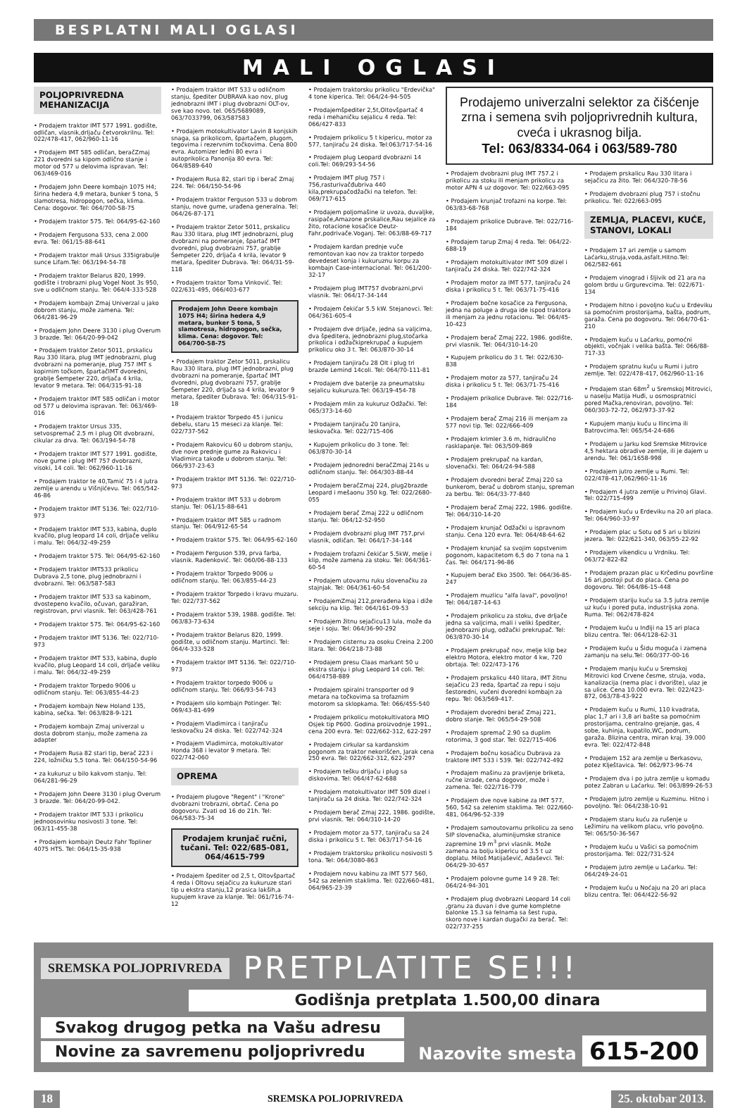BESPLATNI MALI OGLASI
MALI OGLASI
POLJOPRIVREDNA MEHANIZACIJA
• Prodajem traktor IMT 577 1991. godište, odličan, vlasnik,drljaču četvorokrilnu. Tel: 022/478-417, 062/960-11-16
• Prodajem IMT 585 odličan, beračZmaj 221 dvoredni sa kipom odlično stanje i motor od 577 u delovima ispravan. Tel: 063/469-016
• Prodajem John Deere kombajn 1075 H4; širina hedera 4,9 metara, bunker 5 tona, 5 slamotresa, hidropogon, sečka, klima. Cena: dogovor. Tel: 064/700-58-75
• Prodajem traktor 575. Tel: 064/95-62-160
• Prodajem Fergusona 533, cena 2.000 evra. Tel: 061/15-88-641
• Prodajem traktor mali Ursus 335igrabulje sunce Lifam.Tel: 063/194-54-78
• Prodajem traktor Belarus 820, 1999. godište i trobrazni plug Vogel Noot 3s 950, sve u odličnom stanju. Tel: 064/4-333-528
• Prodajem kombajn Zmaj Univerzal u jako dobrom stanju, može zamena. Tel: 064/281-96-29
• Prodajem John Deere 3130 i plug Overum 3 brazde. Tel: 064/20-99-042
• Prodajem traktor Zetor 5011, prskalicu Rau 330 litara, plug IMT jednobrazni, plug dvobrazni na pomeranje, plug 757 IMT s kopirnim točkom, špartačIMT dvoredni, grablje Šempeter 220, drljača 4 krila, levator 9 metara. Tel: 064/315-91-18
• Prodajem traktor IMT 585 odličan i motor od 577 u delovima ispravan. Tel: 063/469-016
• Prodajem traktor Ursus 335, setvospremač 2.5 m i plug Olt dvobrazni, cikular za drva. Tel: 063/194-54-78
• Prodajem traktor IMT 577 1991. godište, nove gume i plug IMT 757 dvobrazni, visoki, 14 coli. Tel: 062/960-11-16
• Prodajem traktor te 40,Tamić 75 i 4 jutra zemlje u arendu u Višnjićevu. Tel: 065/542-46-86
• Prodajem traktor IMT 5136. Tel: 022/710-973
• Prodajem traktor IMT 533, kabina, duplo kvačilo, plug leopard 14 coli, drljače veliku i malu. Tel: 064/32-49-259
• Prodajem traktor 575. Tel: 064/95-62-160
• Prodajem traktor IMT533 prikolicu Dubrava 2,5 tone, plug jednobrazni i dvobrazni. Tel: 063/587-583
• Prodajem traktor IMT 533 sa kabinom, dvostepeno kvačilo, očuvan, garažiran, registrovan, prvi vlasnik. Tel: 063/428-761
• Prodajem traktor 575. Tel: 064/95-62-160
• Prodajem traktor IMT 5136. Tel: 022/710-973
• Prodajem traktor IMT 533, kabina, duplo kvačilo, plug Leopard 14 coli, drljače veliku i malu. Tel: 064/32-49-259
• Prodajem traktor Torpedo 9006 u odličnom stanju. Tel: 063/855-44-23
• Prodajem kombajn New Holand 135, kabina, sečka. Tel: 063/828-9-121
• Prodajem kombajn Zmaj univerzal u dosta dobrom stanju, može zamena za adapter
• Prodajem Rusa 82 stari tip, berač 223 i 224, ložničku 5,5 tona. Tel: 064/150-54-96
• za kukuruz u bilo kakvom stanju. Tel: 064/281-96-29
• Prodajem John Deere 3130 i plug Overum 3 brazde. Tel: 064/20-99-042.
• Prodajem traktor IMT 533 i prikolicu jednoosovinku nosivosti 3 tone. Tel: 063/11-455-38
• Prodajem kombajn Deutz Fahr Topliner 4075 HTS. Tel: 064/15-35-938
• Prodajem traktor IMT 533 u odličnom stanju, špediter DUBRAVA kao nov, plug jednobrazni IMT i plug dvobrazni OLT-ov, sve kao novo. tel. 065/5689089, 063/7033799, 063/587583
• Prodajem motokultivator Lavin 8 konjskih snaga, sa prikolicom, špartačem, plugom, tegovima i rezervnim točkovima. Cena 800 evra. Automizer leđni 80 evra i autoprikolica Panonija 80 evra. Tel: 064/8589-640
• Prodajem Rusa 82, stari tip i berač Zmaj 224. Tel: 064/150-54-96
• Prodajem traktor Ferguson 533 u dobrom stanju, nove gume, urađena generalna. Tel: 064/26-87-171
• Prodajem traktor Zetor 5011, prskalicu Rau 330 litara, plug IMT jednobrazni, plug dvobrazni na pomeranje, špartač IMT dvoredni, plug dvobrazni 757, grablje Šempeter 220, drljača 4 krila, levator 9 metara, špediter Dubrava. Tel: 064/31-59-118
• Prodajem traktor Toma Vinković. Tel: 022/631-495, 066/403-677
Prodajem John Deere kombajn 1075 H4; širina hedera 4,9 metara, bunker 5 tona, 5 slamotresa, hidropogon, sečka, klima. Cena: dogovor. Tel: 064/700-58-75
• Prodajem traktor Zetor 5011, prskalicu Rau 330 litara, plug IMT jednobrazni, plug dvobrazni na pomeranje, špartač IMT dvoredni, plug dvobrazni 757, grablje Šempeter 220, drljača sa 4 krila, levator 9 metara, špediter Dubrava. Tel: 064/315-91-18
• Prodajem traktor Torpedo 45 i junicu debelu, staru 15 meseci za klanje. Tel: 022/737-562
• Prodajem Rakovicu 60 u dobrom stanju, dve nove prednje gume za Rakovicu i Vladimirca takođe u dobrom stanju. Tel: 066/937-23-63
• Prodajem traktor IMT 5136. Tel: 022/710-973
• Prodajem traktor IMT 533 u dobrom stanju. Tel: 061/15-88-641
• Prodajem traktor IMT 585 u radnom stanju. Tel: 064/912-65-54
• Prodajem traktor 575. Tel: 064/95-62-160
• Prodajem Ferguson 539, prva farba, vlasnik. Radenković. Tel: 060/06-88-133
• Prodajem traktor Torpedo 9006 u odličnom stanju. Tel: 063/855-44-23
• Prodajem traktor Torpedo i kravu muzaru. Tel: 022/737-562
• Prodajem traktor 539, 1988. godište. Tel: 063/83-73-634
• Prodajem traktor Belarus 820, 1999. godište, u odličnom stanju. Martinci. Tel: 064/4-333-528
• Prodajem traktor IMT 5136. Tel: 022/710-973
• Prodajem traktor torpedo 9006 u odličnom stanju. Tel: 066/93-54-743
• Prodajem silo kombajn Potinger. Tel: 069/43-81-699
• Prodajem Vladimirca i tanjiraču leskovačku 24 diska. Tel: 022/742-324
• Prodajem Vladimirca, motokultivator Honda 368 i levator 9 metara. Tel: 022/742-060
OPREMA
• Prodajem plugove "Regent" i "Krone" dvobrazni trobrazni, obrtač. Cena po dogovoru. Zvati od 16 do 21h. Tel: 064/583-75-34
Prodajem krunjač ručni, tučani. Tel: 022/685-081, 064/4615-799
• Prodajem špediter od 2,5 t, Oltovšpartač 4 reda i Oltovu sejačicu za kukuruze stari tip u ekstra stanju,12 prasica lakših,a kupujem krave za klanje. Tel: 061/716-74-12
• Prodajem traktorsku prikolicu "Erdevička" 4 tone kiperica. Tel: 064/24-94-505
• Prodajemšpediter 2,5t,Oltovšpartač 4 reda i mehaničku sejalicu 4 reda. Tel: 066/427-833
• Prodajem prikolicu 5 t kipericu, motor za 577, tanjiraču 24 diska. Tel:063/717-54-16
• Prodajem plug Leopard dvobrazni 14 coli.Tel: 069/293-54-56
• Prodajem IMT plug 757 i 756,rasturivačđubriva 440 kila,prekrupačodžački na telefon. Tel: 069/717-615
• Prodajem poljomašine iz uvoza, duvaljke, rasipače,Amazone prskalice,Rau sejalice za žito, rotacione kosačice Deutz-Fahr,podrivače.Voganj. Tel: 063/88-69-717
• Prodajem kardan prednje vuče remontovan kao nov za traktor torpedo devedeset konja i kukuruznu korpu za kombajn Case-internacional. Tel: 061/200-32-17
• Prodajem plug IMT757 dvobrazni,prvi vlasnik. Tel: 064/17-34-144
• Prodajem čekićar 5.5 kW. Stejanovci. Tel: 064/361-605-4
• Prodajem dve drljače, jedna sa valjcima, dva špeditera, jednobrazni plug,stočarka prikolica i odžačkiprekrupač a kupujem prikolicu oko 3 t. Tel: 063/870-30-14
• Prodajem tanjiraču 28 Olt i plug tri brazde Lemind 14coli. Tel: 064/70-111-81
• Prodajem dve baterije za pneumatsku sejalicu kukuruza.Tel: 063/19-454-78
• Prodajem mlin za kukuruz Odžački. Tel: 065/373-14-60
• Prodajem tanjiraču 20 tanjira, leskovačka. Tel: 022/715-406
• Kupujem prikolicu do 3 tone. Tel: 063/870-30-14
• Prodajem jednoredni beračZmaj 214s u odličnom stanju. Tel: 064/303-88-44
• Prodajem beračZmaj 224, plug2brazde Leopard i mešaonu 350 kg. Tel: 022/2680-055
• Prodajem berač Zmaj 222 u odličnom stanju. Tel: 064/12-52-950
• Prodajem dvobrazni plug IMT 757,prvi vlasnik, odličan. Tel: 064/17-34-144
• Prodajem trofazni čekićar 5.5kW, melje i klip, može zamena za stoku. Tel: 064/361-60-54
• Prodajem utovarnu ruku slovenačku za stajnjak. Tel: 064/361-60-54
• ProdajemZmaj 212,prerađena kipa i diže sekciju na klip. Tel: 064/161-09-53
• Prodajem žitnu sejačicu13 lula, može da seje i soju. Tel: 064/36-90-292
• Prodajem cisternu za osoku Creina 2.200 litara. Tel: 064/218-73-88
• Prodajem presu Claas markant 50 u ekstra stanju i plug Leopard 14 coli. Tel: 064/4758-889
• Prodajem spiralni transporter od 9 metara na točkovima sa trofaznim motorom sa sklopkama. Tel: 066/455-540
• Prodajem prikolicu motokultivatora MIO Osjek tip P600. Godina proizvodnje 1991., cena 200 evra. Tel: 022/662-312, 622-297
• Prodajem cirkular sa kardanskim pogonom za traktor nekorišćen, Jarak cena 250 evra. Tel: 022/662-312, 622-297
• Prodajem tešku drljaču i plug sa diskovima. Tel: 064/47-62-688
• Prodajem motokultivator IMT 509 dizel i tanjiraču sa 24 diska. Tel: 022/742-324
• Prodajem berač Zmaj 222, 1986. godište, prvi vlasnik. Tel: 064/310-14-20
• Prodajem motor za 577, tanjiraču sa 24 diska i prikolicu 5 t. Tel: 063/717-54-16
• Prodajem traktorsku prikolicu nosivosti 5 tona. Tel: 064/3080-863
• Prodajem novu kabinu za IMT 577 560, 542 sa zelenim staklima. Tel: 022/660-481, 064/965-23-39
Prodajemo univerzalni selektor za čišćenje zrna i semena svih poljoprivrednih kultura, cveća i ukrasnog bilja.
Tel: 063/8334-064 i 063/589-780
• Prodajem dvobrazni plug IMT 757.2 i prikolicu za stoku ili menjam prikolicu za motor APN 4 uz dogovor. Tel: 022/663-095
• Prodajem krunjač trofazni na korpe. Tel: 063/83-68-768
• Prodajem prikolice Dubrave. Tel: 022/716-184
• Prodajem tarup Zmaj 4 reda. Tel: 064/22-688-19
• Prodajem motokultivator IMT 509 dizel i tanjiraču 24 diska. Tel: 022/742-324
• Prodajem motor za IMT 577, tanjiraču 24 diska i prikolicu 5 t. Tel: 063/71-75-416
• Prodajem bočne kosačice za Fergusona, jedna na poluge a druga ide ispod traktora ili menjam za jednu rotacionu. Tel: 064/45-10-423
• Prodajem berač Zmaj 222, 1986. godište, prvi vlasnik. Tel: 064/310-14-20
• Kupujem prikolicu do 3 t. Tel: 022/630-838
• Prodajem motor za 577, tanjiraču 24 diska i prikolicu 5 t. Tel: 063/71-75-416
• Prodajem prikolice Dubrave. Tel: 022/716-184
• Prodajem berač Zmaj 216 ili menjam za 577 novi tip. Tel: 022/666-409
• Prodajem krimler 3.6 m, hidraulično rasklapanje. Tel: 063/509-869
• Prodajem prekrupač na kardan, slovenački. Tel: 064/24-94-588
• Prodajem dvoredni berač Zmaj 220 sa bunkerom, berač u dobrom stanju, spreman za berbu. Tel: 064/33-77-840
• Prodajem berač Zmaj 222, 1986. godište. Tel: 064/310-14-20
• Prodajem krunjač Odžački u ispravnom stanju. Cena 120 evra. Tel: 064/48-64-62
• Prodajem krunjač sa svojim sopstvenim pogonom, kapacitetom 6,5 do 7 tona na 1 čas. Tel: 064/171-96-86
• Kupujem berač Eko 3500. Tel: 064/36-85-247
• Prodajem muzlicu "alfa laval", povoljno! Tel: 064/187-14-63
• Prodajem prikolicu za stoku, dve drljače jedna sa valjcima, mali i veliki špediter, jednobrazni plug, odžački prekrupač. Tel: 063/870-30-14
• Prodajem prekrupač nov, melje klip bez elektro Motora, elektro motor 4 kw, 720 obrtaja. Tel: 022/473-176
• Prodajem prskalicu 440 litara, IMT žitnu sejačicu 23 reda, špartač za repu i soju šestoredni, vučeni dvoredni kombajn za repu. Tel: 063/569-417.
• Prodajem dvoredni berač Zmaj 221, dobro stanje. Tel: 065/54-29-508
• Prodajem spremač 2.90 sa duplim rotorima, 3 god star. Tel: 022/715-406
• Prodajem bočnu kosačicu Dubrava za traktore IMT 533 i 539. Tel: 022/742-492
• Prodajem mašinu za pravljenje briketa, ručne izrade, cena dogovor, može i zamena. Tel: 022/716-779
• Prodajem dve nove kabine za IMT 577, 560, 542 sa zelenim staklima. Tel: 022/660-481, 064/96-52-339
• Prodajem samoutovarnu prikolicu za seno SIP slovenačka, aluminijumske stranice zapremine 19 m<sup>3</sup> prvi vlasnik. Može zamena za bolju kipericu od 3.5 t uz doplatu. Miloš Matijašević, Adaševci. Tel: 064/29-30-657
• Prodajem polovne gume 14 9 28. Tel: 064/24-94-301
• Prodajem plug dvobrazni Leopard 14 coli ,granu za duvan i dve gume kompletne balonke 15.3 sa felnama sa šest rupa, skoro nove i kardan dugački za berač. Tel: 022/737-255
• Prodajem prskalicu Rau 330 litara i sejačicu za žito. Tel: 064/320-78-56
• Prodajem dvobrazni plug 757 i stočnu prikolicu. Tel: 022/663-095
ZEMLJA, PLACEVI, KUĆE, STANOVI, LOKALI
• Prodajem 17 ari zemlje u samom Laćarku,struja,voda,asfalt.Hitno.Tel: 062/582-661
• Prodajem vinograd i šljivik od 21 ara na golom brdu u Grgurevcima. Tel: 022/671-134
• Prodajem hitno i povoljno kuću u Erdeviku sa pomoćnim prostorijama, bašta, podrum, garaža. Cena po dogovoru. Tel: 064/70-61-210
• Prodajem kuću u Laćarku, pomoćni objekti, vočnjak i velika bašta. Tel: 066/88-717-33
• Prodajem spratnu kuću u Rumi i jutro zemlje. Tel: 022/478-417, 062/960-11-16
• Prodajem stan 68m<sup>2</sup> u Sremskoj Mitrovici, u naselju Matija Huđi, u osmospratnici pored Mačka,renoviran, povoljno. Tel: 060/303-72-72, 062/973-37-92
• Kupujem manju kuću u Ilincima ili Batrovcima.Tel: 065/54-24-686
• Prodajem u Jarku kod Sremske Mitrovice 4,5 hektara obradive zemlje, ili je dajem u arendu. Tel: 061/1658-998
• Prodajem jutro zemlje u Rumi. Tel: 022/478-417,062/960-11-16
• Prodajem 4 jutra zemlje u Privinoj Glavi. Tel: 022/715-499
• Prodajem kuću u Erdeviku na 20 ari placa. Tel: 064/960-33-97
• Prodajem plac u Sotu od 5 ari u blizini jezera. Tel: 022/621-340, 063/55-22-92
• Prodajem vikendicu u Vrdniku. Tel: 063/72-822-82
• Prodajem prazan plac u Krčedinu površine 16 ari,postoji put do placa. Cena po dogovoru. Tel: 064/86-15-448
• Prodajem stariju kuću sa 3.5 jutra zemlje uz kuću i pored puta, industrijska zona. Ruma. Tel: 062/478-824
• Prodajem kuću u Inđiji na 15 ari placa blizu centra. Tel: 064/128-62-31
• Prodajem kuću u Šidu moguća i zamena zamanju na selu.Tel: 060/377-00-16
• Prodajem manju kuću u Sremskoj Mitrovici kod Crvene česme, struja, voda, kanalizacija (nema plac i dvorište), ulaz je sa ulice. Cena 10.000 evra. Tel: 022/423-872, 063/78-43-922
• Prodajem kuću u Rumi, 110 kvadrata, plac 1,7 ari i 3,8 ari bašte sa pomoćnim prostorijama, centralno grejanje, gas, 4 sobe, kuhinja, kupatilo,WC, podrum, garaža. Blizina centra, miran kraj. 39.000 evra. Tel: 022/472-848
• Prodajem 152 ara zemlje u Berkasovu, potez Klještavica. Tel: 062/973-96-74
• Prodajem dva i po jutra zemlje u komadu potez Zabran u Laćarku. Tel: 063/899-26-53
• Prodajem jutro zemlje u Kuzminu. Hitno i povoljno. Tel: 064/238-10-91
• Prodajem staru kuću za rušenje u Ležimiru na velikom placu, vrlo povoljno. Tel: 065/50-36-567
• Prodajem kuću u Vašici sa pomoćnim prostorijama. Tel: 022/731-524
• Prodajem jutro zemlje u Laćarku. Tel: 064/249-24-01
• Prodajem kuću u Noćaju na 20 ari placa blizu centra. Tel: 064/422-56-92
SREMSKA POLJOPRIVREDA
PRETPLATITE SE!!!
Godišnja pretplata 1.500,00 dinara
Svakog drugog petka na Vašu adresu
Novine za savremenu poljoprivredu
Nazovite smesta 615-200
18
SREMSKA POLJOPRIVREDA
25. oktobar 2013.